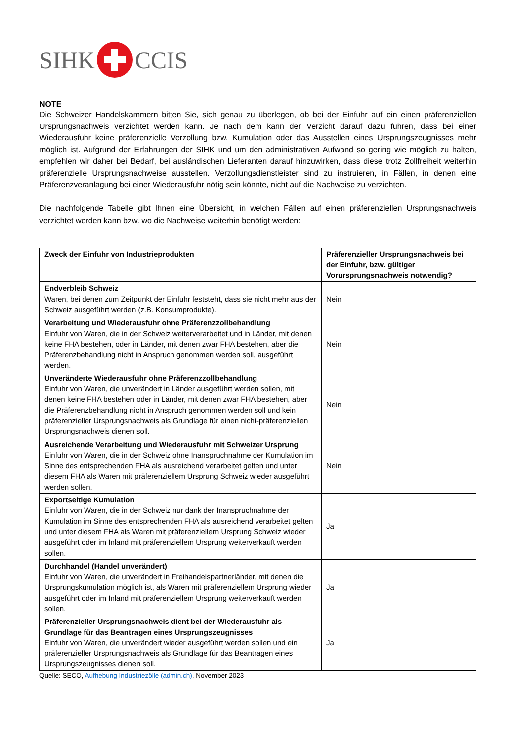SIHK CCIS
NOTE
Die Schweizer Handelskammern bitten Sie, sich genau zu überlegen, ob bei der Einfuhr auf ein einen präferenziellen Ursprungsnachweis verzichtet werden kann. Je nach dem kann der Verzicht darauf dazu führen, dass bei einer Wiederausfuhr keine präferenzielle Verzollung bzw. Kumulation oder das Ausstellen eines Ursprungszeugnisses mehr möglich ist. Aufgrund der Erfahrungen der SIHK und um den administrativen Aufwand so gering wie möglich zu halten, empfehlen wir daher bei Bedarf, bei ausländischen Lieferanten darauf hinzuwirken, dass diese trotz Zollfreiheit weiterhin präferenzielle Ursprungsnachweise ausstellen. Verzollungsdienstleister sind zu instruieren, in Fällen, in denen eine Präferenzveranlagung bei einer Wiederausfuhr nötig sein könnte, nicht auf die Nachweise zu verzichten.
Die nachfolgende Tabelle gibt Ihnen eine Übersicht, in welchen Fällen auf einen präferenziellen Ursprungsnachweis verzichtet werden kann bzw. wo die Nachweise weiterhin benötigt werden:
| Zweck der Einfuhr von Industrieprodukten | Präferenzieller Ursprungsnachweis bei der Einfuhr, bzw. gültiger Vorursprungsnachweis notwendig? |
| --- | --- |
| Endverbleib Schweiz Waren, bei denen zum Zeitpunkt der Einfuhr feststeht, dass sie nicht mehr aus der Schweiz ausgeführt werden (z.B. Konsumprodukte). | Nein |
| Verarbeitung und Wiederausfuhr ohne Präferenzzollbehandlung Einfuhr von Waren, die in der Schweiz weiterverarbeitet und in Länder, mit denen keine FHA bestehen, oder in Länder, mit denen zwar FHA bestehen, aber die Präferenzbehandlung nicht in Anspruch genommen werden soll, ausgeführt werden. | Nein |
| Unveränderte Wiederausfuhr ohne Präferenzzollbehandlung Einfuhr von Waren, die unverändert in Länder ausgeführt werden sollen, mit denen keine FHA bestehen oder in Länder, mit denen zwar FHA bestehen, aber die Präferenzbehandlung nicht in Anspruch genommen werden soll und kein präferenzieller Ursprungsnachweis als Grundlage für einen nicht-präferenziellen Ursprungsnachweis dienen soll. | Nein |
| Ausreichende Verarbeitung und Wiederausfuhr mit Schweizer Ursprung Einfuhr von Waren, die in der Schweiz ohne Inanspruchnahme der Kumulation im Sinne des entsprechenden FHA als ausreichend verarbeitet gelten und unter diesem FHA als Waren mit präferenziellem Ursprung Schweiz wieder ausgeführt werden sollen. | Nein |
| Exportseitige Kumulation Einfuhr von Waren, die in der Schweiz nur dank der Inanspruchnahme der Kumulation im Sinne des entsprechenden FHA als ausreichend verarbeitet gelten und unter diesem FHA als Waren mit präferenziellem Ursprung Schweiz wieder ausgeführt oder im Inland mit präferenziellem Ursprung weiterverkauft werden sollen. | Ja |
| Durchhandel (Handel unverändert) Einfuhr von Waren, die unverändert in Freihandelspartnerländer, mit denen die Ursprungskumulation möglich ist, als Waren mit präferenziellem Ursprung wieder ausgeführt oder im Inland mit präferenziellem Ursprung weiterverkauft werden sollen. | Ja |
| Präferenzieller Ursprungsnachweis dient bei der Wiederausfuhr als Grundlage für das Beantragen eines Ursprungszeugnisses Einfuhr von Waren, die unverändert wieder ausgeführt werden sollen und ein präferenzieller Ursprungsnachweis als Grundlage für das Beantragen eines Ursprungszeugnisses dienen soll. | Ja |
Quelle: SECO, Aufhebung Industriezölle (admin.ch), November 2023